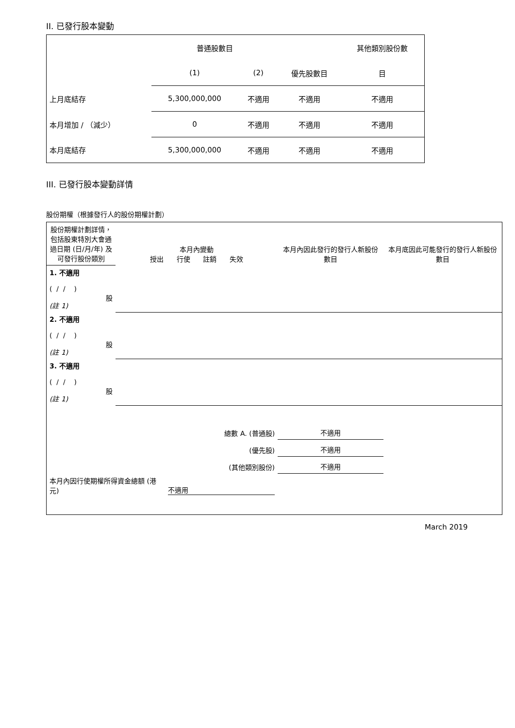II. 已發行股本變動
| | 普通股數目 | | | 其他類別股份數 |
| | (1) | (2) | 優先股數目 | 目 |
| 上月底結存 | 5,300,000,000 | 不適用 | 不適用 | 不適用 |
| 本月增加 / （減少） | 0 | 不適用 | 不適用 | 不適用 |
| 本月底結存 | 5,300,000,000 | 不適用 | 不適用 | 不適用 |
III. 已發行股本變動詳情
股份期權（根據發行人的股份期權計劃）
| 股份期權計劃詳情，包括股東特別大會通過日期 (日/月/年) 及可發行股份類別 | 本月內變動 授出 行使 註銷 失效 | | | | 本月內因此發行的發行人新股份數目 | 本月底因此可能發行的發行人新股份數目 |
| 1. 不適用 ( / / ) 股 (註 1) | | | | | | |
| 2. 不適用 ( / / ) 股 (註 1) | | | | | | |
| 3. 不適用 ( / / ) 股 (註 1) | | | | | | |
| 總數 A. (普通股) | | | | | 不適用 | |
| (優先股) | | | | | 不適用 | |
| (其他類別股份) | | | | | 不適用 | |
| 本月內因行使期權所得資金總額 (港元) | | | 不適用 | | | |
March 2019